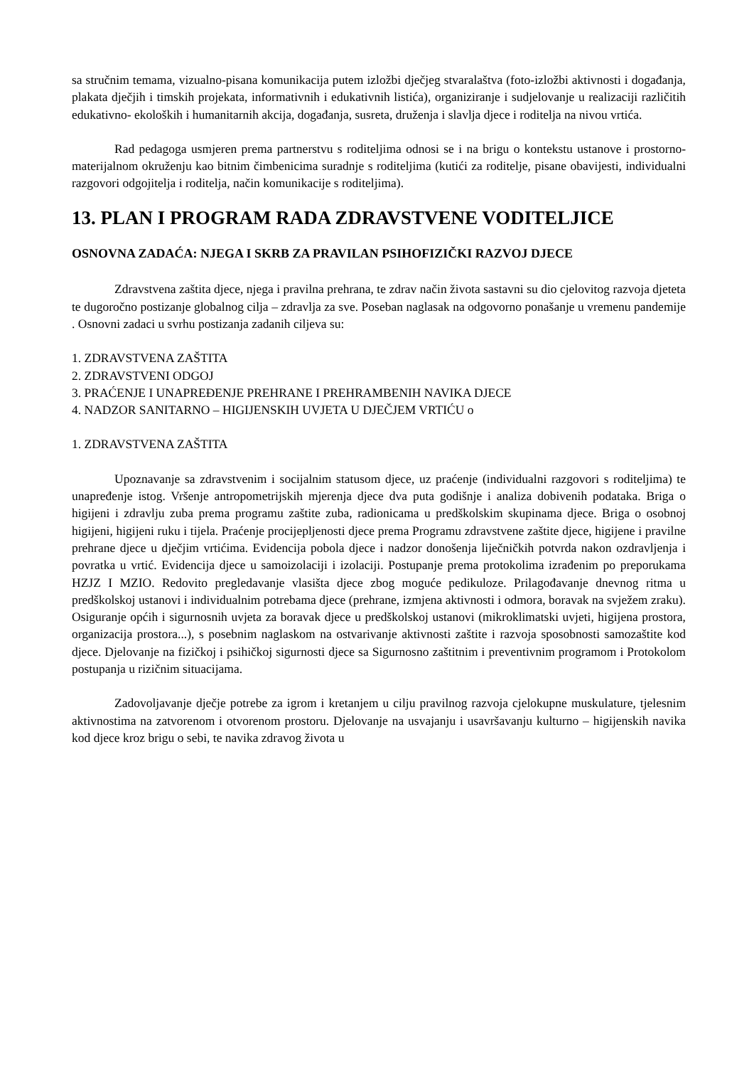sa stručnim temama, vizualno-pisana komunikacija putem izložbi dječjeg stvaralaštva (foto-izložbi aktivnosti i događanja, plakata dječjih i timskih projekata, informativnih i edukativnih listića), organiziranje i sudjelovanje u realizaciji različitih edukativno- ekoloških i humanitarnih akcija, događanja, susreta, druženja i slavlja djece i roditelja na nivou vrtića.
Rad pedagoga usmjeren prema partnerstvu s roditeljima odnosi se i na brigu o kontekstu ustanove i prostorno- materijalnom okruženju kao bitnim čimbenicima suradnje s roditeljima (kutići za roditelje, pisane obavijesti, individualni razgovori odgojitelja i roditelja, način komunikacije s roditeljima).
13. PLAN I PROGRAM RADA ZDRAVSTVENE VODITELJICE
OSNOVNA ZADAĆA: NJEGA I SKRB ZA PRAVILAN PSIHOFIZIČKI RAZVOJ DJECE
Zdravstvena zaštita djece, njega i pravilna prehrana, te zdrav način života sastavni su dio cjelovitog razvoja djeteta te dugoročno postizanje globalnog cilja – zdravlja za sve. Poseban naglasak na odgovorno ponašanje u vremenu pandemije . Osnovni zadaci u svrhu postizanja zadanih ciljeva su:
1. ZDRAVSTVENA ZAŠTITA
2. ZDRAVSTVENI ODGOJ
3. PRAĆENJE I UNAPREĐENJE PREHRANE I PREHRAMBENIH NAVIKA DJECE
4. NADZOR SANITARNO – HIGIJENSKIH UVJETA U DJEČJEM VRTIĆU o
1. ZDRAVSTVENA ZAŠTITA
Upoznavanje sa zdravstvenim i socijalnim statusom djece, uz praćenje (individualni razgovori s roditeljima) te unapređenje istog. Vršenje antropometrijskih mjerenja djece dva puta godišnje i analiza dobivenih podataka. Briga o higijeni i zdravlju zuba prema programu zaštite zuba, radionicama u predškolskim skupinama djece. Briga o osobnoj higijeni, higijeni ruku i tijela. Praćenje procijepljenosti djece prema Programu zdravstvene zaštite djece, higijene i pravilne prehrane djece u dječjim vrtićima. Evidencija pobola djece i nadzor donošenja liječničkih potvrda nakon ozdravljenja i povratka u vrtić. Evidencija djece u samoizolaciji i izolaciji. Postupanje prema protokolima izrađenim po preporukama HZJZ I MZIO. Redovito pregledavanje vlasišta djece zbog moguće pedikuloze. Prilagođavanje dnevnog ritma u predškolskoj ustanovi i individualnim potrebama djece (prehrane, izmjena aktivnosti i odmora, boravak na svježem zraku). Osiguranje općih i sigurnosnih uvjeta za boravak djece u predškolskoj ustanovi (mikroklimatski uvjeti, higijena prostora, organizacija prostora...), s posebnim naglaskom na ostvarivanje aktivnosti zaštite i razvoja sposobnosti samozaštite kod djece. Djelovanje na fizičkoj i psihičkoj sigurnosti djece sa Sigurnosno zaštitnim i preventivnim programom i Protokolom postupanja u rizičnim situacijama.
Zadovoljavanje dječje potrebe za igrom i kretanjem u cilju pravilnog razvoja cjelokupne muskulature, tjelesnim aktivnostima na zatvorenom i otvorenom prostoru. Djelovanje na usvajanju i usavršavanju kulturno – higijenskih navika kod djece kroz brigu o sebi, te navika zdravog života u